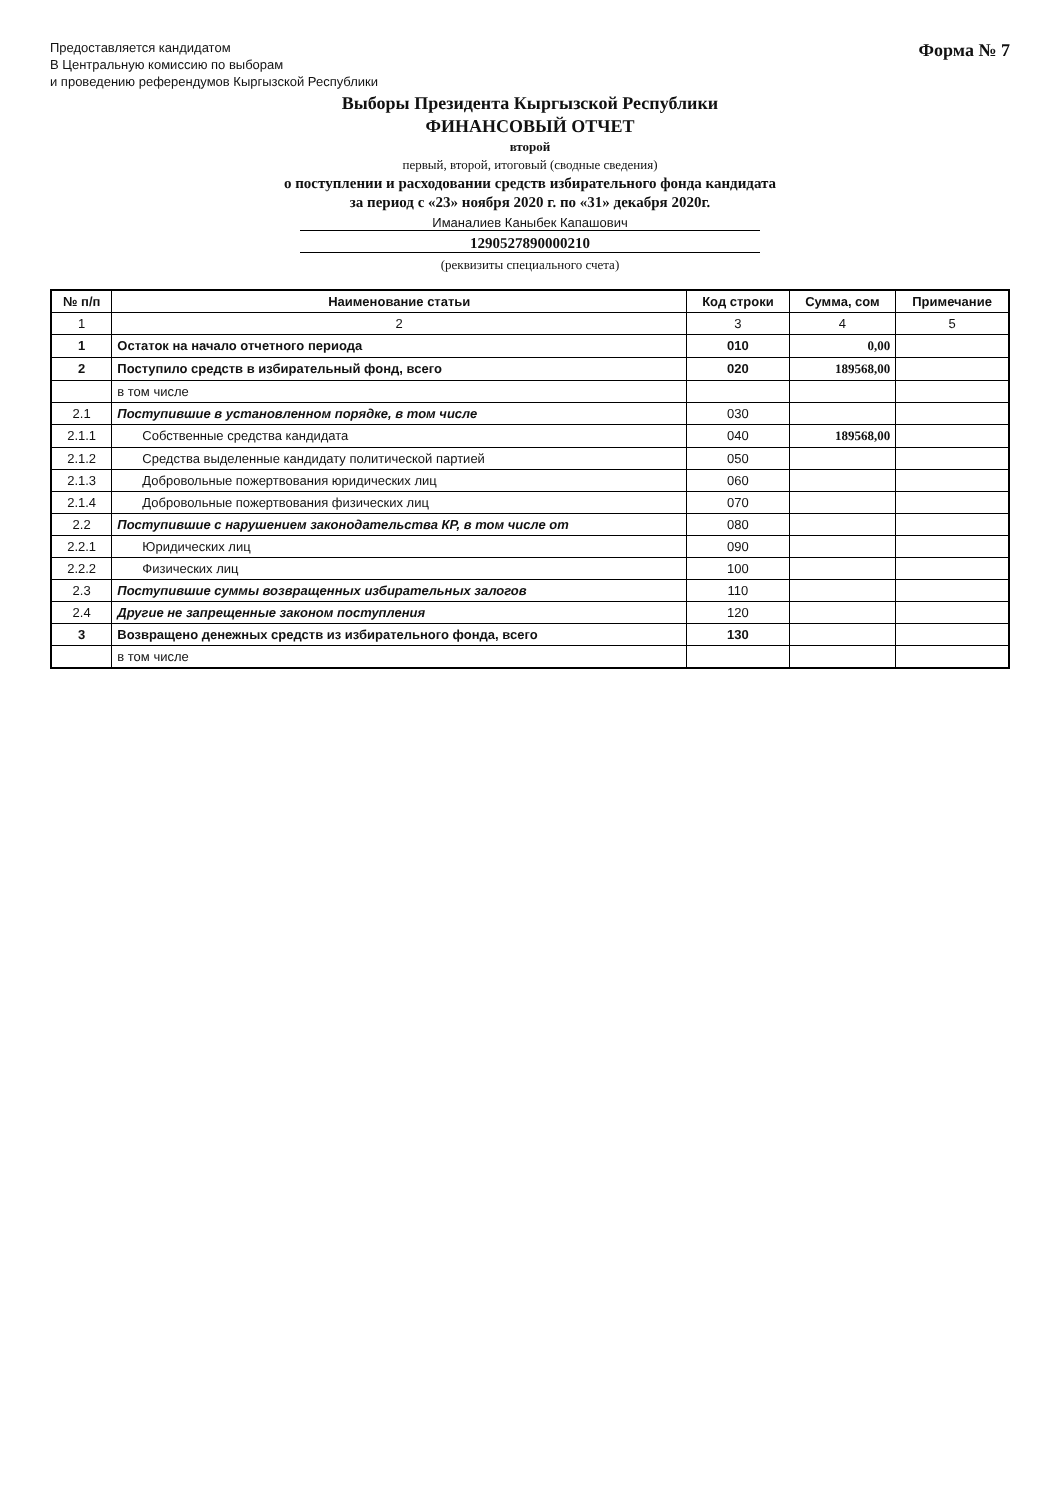Предоставляется кандидатом
В Центральную комиссию по выборам
и проведению референдумов Кыргызской Республики
Форма № 7
Выборы Президента Кыргызской Республики
ФИНАНСОВЫЙ ОТЧЕТ
второй
первый, второй, итоговый (сводные сведения)
о поступлении и расходовании средств избирательного фонда кандидата
за период с «23» ноября 2020 г. по «31» декабря 2020г.
Иманалиев Каныбек Капашович
1290527890000210
(реквизиты специального счета)
| № п/п | Наименование статьи | Код строки | Сумма, сом | Примечание |
| --- | --- | --- | --- | --- |
| 1 | 2 | 3 | 4 | 5 |
| 1 | Остаток на начало отчетного периода | 010 | 0,00 | |
| 2 | Поступило средств в избирательный фонд, всего | 020 | 189568,00 | |
| | в том числе | | | |
| 2.1 | Поступившие в установленном порядке, в том числе | 030 | | |
| 2.1.1 | Собственные средства кандидата | 040 | 189568,00 | |
| 2.1.2 | Средства выделенные кандидату политической партией | 050 | | |
| 2.1.3 | Добровольные пожертвования юридических лиц | 060 | | |
| 2.1.4 | Добровольные пожертвования физических лиц | 070 | | |
| 2.2 | Поступившие с нарушением законодательства КР, в том числе от | 080 | | |
| 2.2.1 | Юридических лиц | 090 | | |
| 2.2.2 | Физических лиц | 100 | | |
| 2.3 | Поступившие суммы возвращенных избирательных залогов | 110 | | |
| 2.4 | Другие не запрещенные законом поступления | 120 | | |
| 3 | Возвращено денежных средств из избирательного фонда, всего | 130 | | |
| | в том числе | | | |